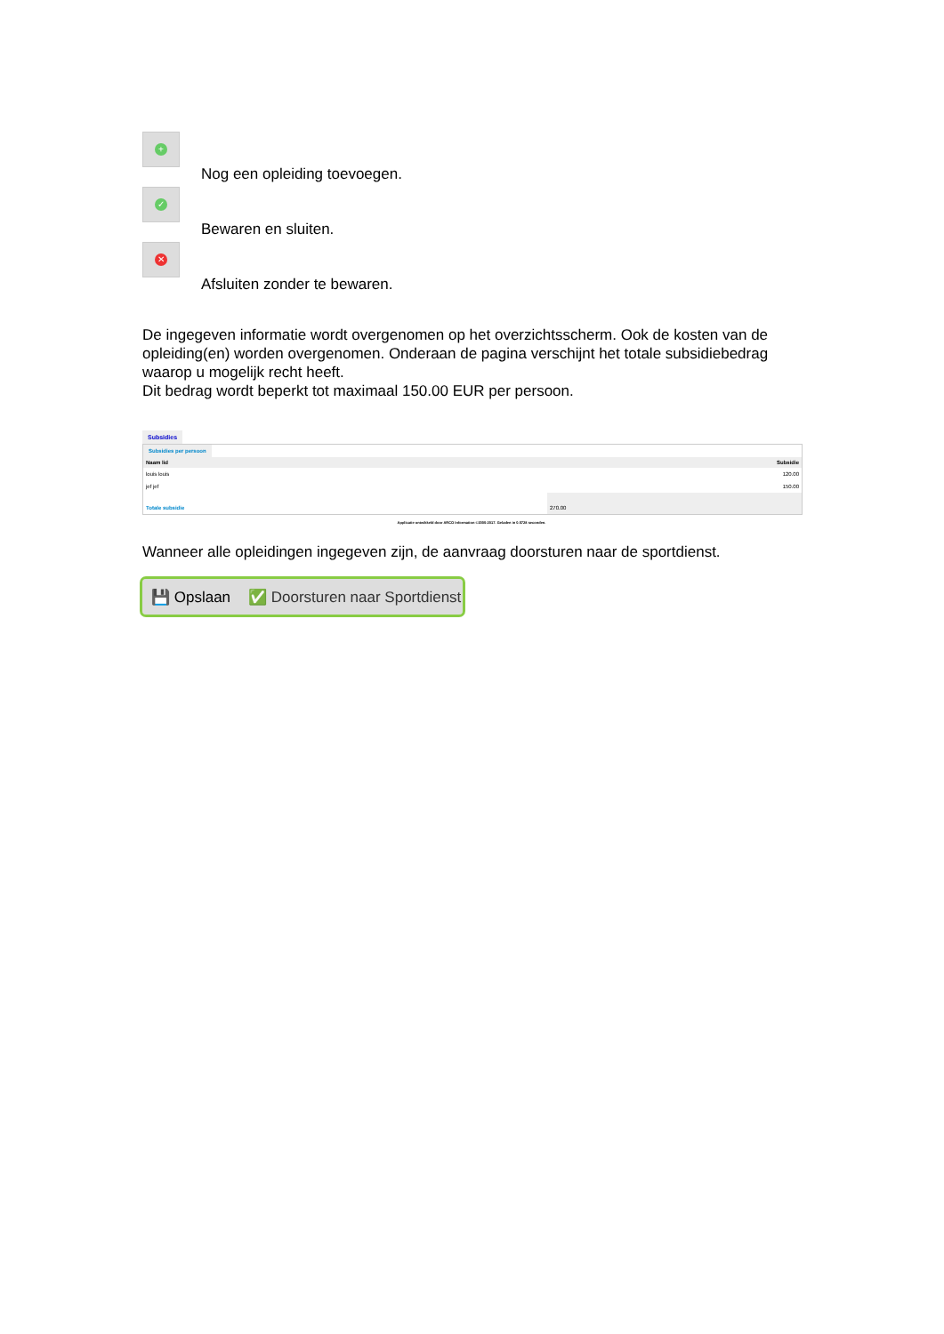+
Nog een opleiding toevoegen.
✓
Bewaren en sluiten.
✕
Afsluiten zonder te bewaren.
De ingegeven informatie wordt overgenomen op het overzichtsscherm. Ook de kosten van de opleiding(en) worden overgenomen. Onderaan de pagina verschijnt het totale subsidiebedrag waarop u mogelijk recht heeft.
Dit bedrag wordt beperkt tot maximaal 150.00 EUR per persoon.
Subsidies
Subsidies per persoon
| Naam lid | Subsidie |
| --- | --- |
| louis louis | 120.00 |
| jef jef | 150.00 |
| Totale subsidie | 270.00 |
Applicatie ontwikkeld door ARCO Information ©2000-2017. Geladen in 0.5728 seconden.
Wanneer alle opleidingen ingegeven zijn, de aanvraag doorsturen naar de sportdienst.
💾 Opslaan ✅ Doorsturen naar Sportdienst